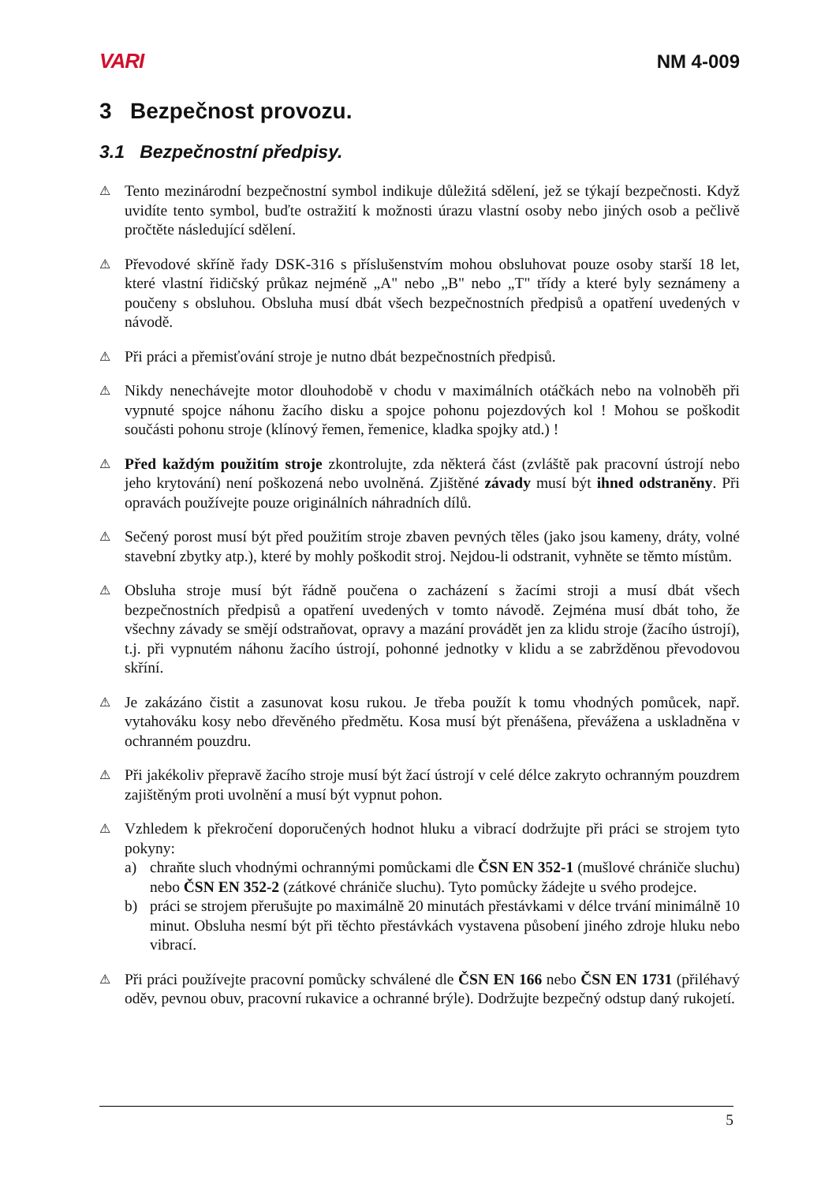VARI NM 4-009
3 Bezpečnost provozu.
3.1 Bezpečnostní předpisy.
⚠
Tento mezinárodní bezpečnostní symbol indikuje důležitá sdělení, jež se týkají bezpečnosti. Když uvidíte tento symbol, buďte ostražití k možnosti úrazu vlastní osoby nebo jiných osob a pečlivě pročtěte následující sdělení.
⚠
Převodové skříně řady DSK-316 s příslušenstvím mohou obsluhovat pouze osoby starší 18 let, které vlastní řidičský průkaz nejméně „A" nebo „B" nebo „T" třídy a které byly seznámeny a poučeny s obsluhou. Obsluha musí dbát všech bezpečnostních předpisů a opatření uvedených v návodě.
⚠
Při práci a přemisťování stroje je nutno dbát bezpečnostních předpisů.
⚠
Nikdy nenechávejte motor dlouhodobě v chodu v maximálních otáčkách nebo na volnoběh při vypnuté spojce náhonu žacího disku a spojce pohonu pojezdových kol ! Mohou se poškodit součásti pohonu stroje (klínový řemen, řemenice, kladka spojky atd.) !
⚠
Před každým použitím stroje zkontrolujte, zda některá část (zvláště pak pracovní ústrojí nebo jeho krytování) není poškozená nebo uvolněná. Zjištěné závady musí být ihned odstraněny. Při opravách používejte pouze originálních náhradních dílů.
⚠
Sečený porost musí být před použitím stroje zbaven pevných těles (jako jsou kameny, dráty, volné stavební zbytky atp.), které by mohly poškodit stroj. Nejdou-li odstranit, vyhněte se těmto místům.
⚠
Obsluha stroje musí být řádně poučena o zacházení s žacími stroji a musí dbát všech bezpečnostních předpisů a opatření uvedených v tomto návodě. Zejména musí dbát toho, že všechny závady se smějí odstraňovat, opravy a mazání provádět jen za klidu stroje (žacího ústrojí), t.j. při vypnutém náhonu žacího ústrojí, pohonné jednotky v klidu a se zabržděnou převodovou skříní.
⚠
Je zakázáno čistit a zasunovat kosu rukou. Je třeba použít k tomu vhodných pomůcek, např. vytahováku kosy nebo dřevěného předmětu. Kosa musí být přenášena, převážena a uskladněna v ochranném pouzdru.
⚠
Při jakékoliv přepravě žacího stroje musí být žací ústrojí v celé délce zakryto ochranným pouzdrem zajištěným proti uvolnění a musí být vypnut pohon.
⚠
Vzhledem k překročení doporučených hodnot hluku a vibrací dodržujte při práci se strojem tyto pokyny:
a) chraňte sluch vhodnými ochrannými pomůckami dle ČSN EN 352-1 (mušlové chrániče sluchu) nebo ČSN EN 352-2 (zátkové chrániče sluchu). Tyto pomůcky žádejte u svého prodejce.
b) práci se strojem přerušujte po maximálně 20 minutách přestávkami v délce trvání minimálně 10 minut. Obsluha nesmí být při těchto přestávkách vystavena působení jiného zdroje hluku nebo vibrací.
⚠
Při práci používejte pracovní pomůcky schválené dle ČSN EN 166 nebo ČSN EN 1731 (přiléhavý oděv, pevnou obuv, pracovní rukavice a ochranné brýle). Dodržujte bezpečný odstup daný rukojetí.
5